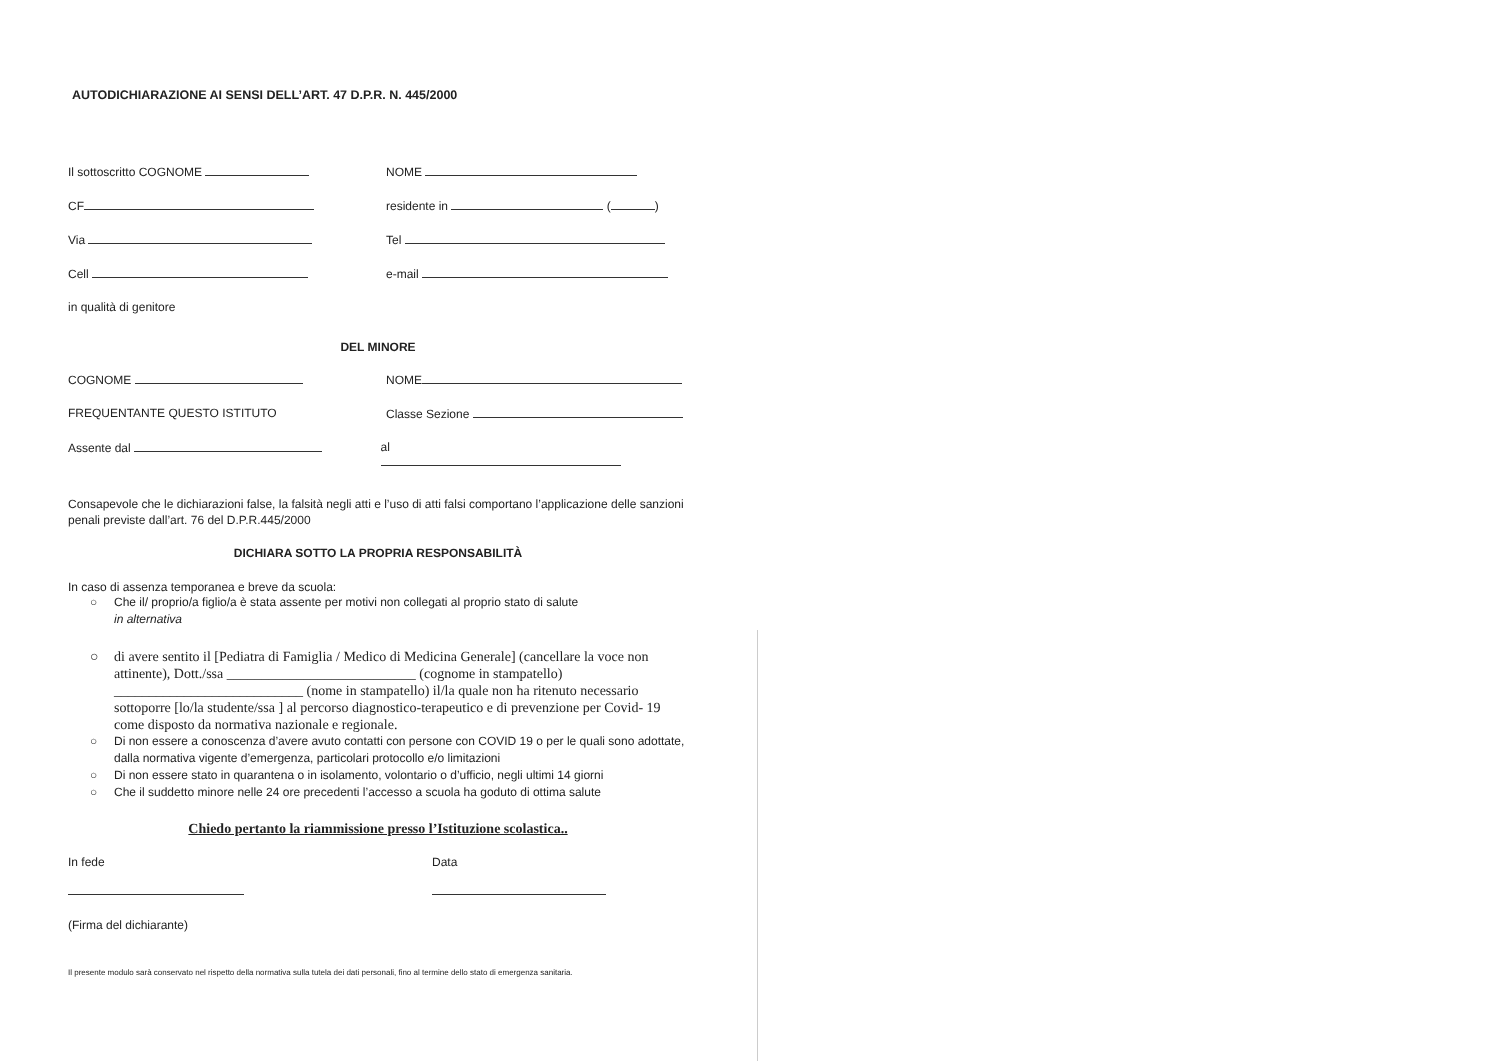AUTODICHIARAZIONE AI SENSI DELL’ART. 47 D.P.R. N. 445/2000
Il sottoscritto COGNOME NOME
CF residente in ( )
Via Tel
Cell e-mail
in qualità di genitore
DEL MINORE
COGNOME NOME
FREQUENTANTE QUESTO ISTITUTO Classe Sezione
Assente dal al
Consapevole che le dichiarazioni false, la falsità negli atti e l’uso di atti falsi comportano l’applicazione delle sanzioni penali previste dall’art. 76 del D.P.R.445/2000
DICHIARA SOTTO LA PROPRIA RESPONSABILITÀ
In caso di assenza temporanea e breve da scuola:
○ Che il/ proprio/a figlio/a è stata assente per motivi non collegati al proprio stato di salute
in alternativa
○ di avere sentito il [Pediatra di Famiglia / Medico di Medicina Generale] (cancellare la voce non attinente), Dott./ssa ___________________________ (cognome in stampatello) ___________________________ (nome in stampatello) il/la quale non ha ritenuto necessario sottoporre [lo/la studente/ssa ] al percorso diagnostico-terapeutico e di prevenzione per Covid- 19 come disposto da normativa nazionale e regionale.
○ Di non essere a conoscenza d’avere avuto contatti con persone con COVID 19 o per le quali sono adottate, dalla normativa vigente d’emergenza, particolari protocollo e/o limitazioni
○ Di non essere stato in quarantena o in isolamento, volontario o d’ufficio, negli ultimi 14 giorni
○ Che il suddetto minore nelle 24 ore precedenti l’accesso a scuola ha goduto di ottima salute
Chiedo pertanto la riammissione presso l’Istituzione scolastica..
In fede
Data
(Firma del dichiarante)
Il presente modulo sarà conservato nel rispetto della normativa sulla tutela dei dati personali, fino al termine dello stato di emergenza sanitaria.